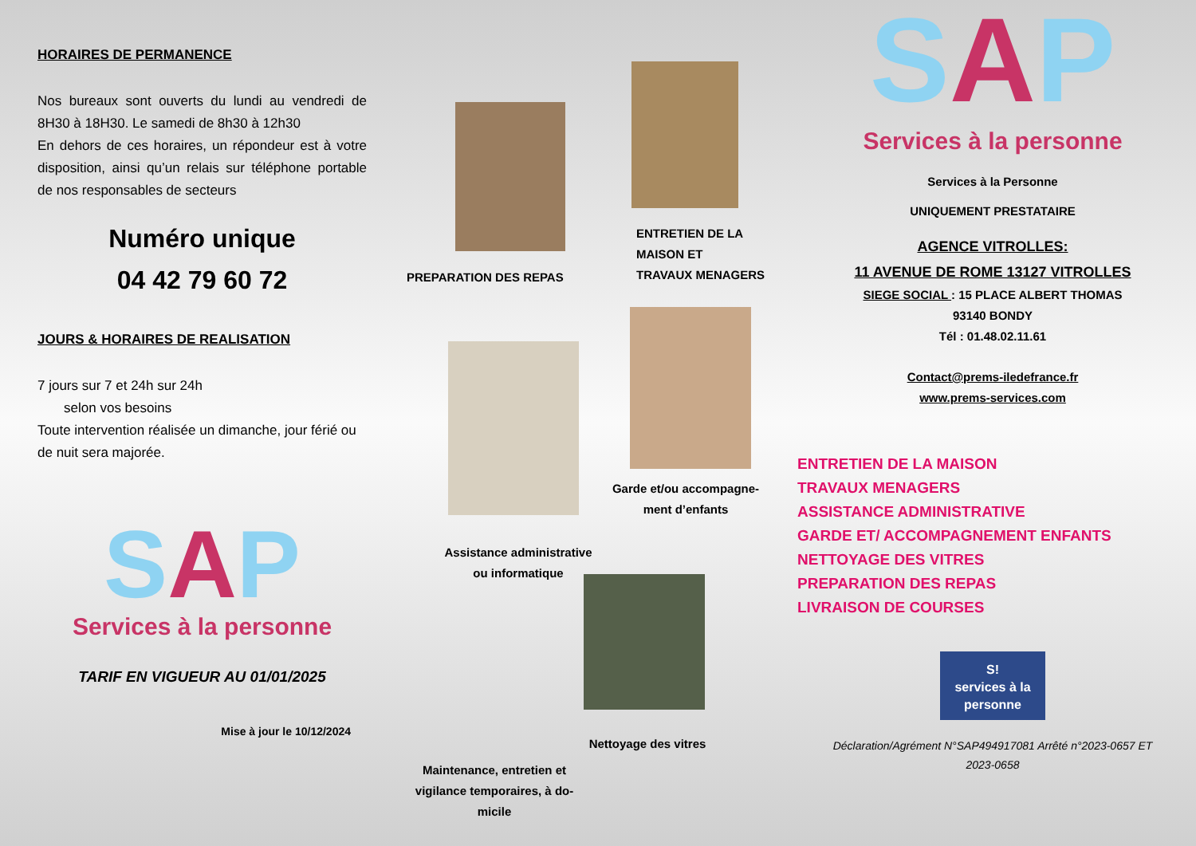HORAIRES DE PERMANENCE
Nos bureaux sont ouverts du lundi au vendredi de 8H30 à 18H30. Le samedi de 8h30 à 12h30
En dehors de ces horaires, un répondeur est à votre disposition, ainsi qu’un relais sur téléphone portable de nos responsables de secteurs
Numéro unique
04 42 79 60 72
JOURS & HORAIRES DE REALISATION
7 jours sur 7 et 24h sur 24h
selon vos besoins
Toute intervention réalisée un dimanche, jour férié ou de nuit sera majorée.
SAP
Services à la personne
TARIF EN VIGUEUR AU 01/01/2025
Mise à jour le 10/12/2024
ENTRETIEN DE LA MAISON ET
TRAVAUX MENAGERS
PREPARATION DES REPAS
Garde et/ou accompagne-ment d’enfants
Assistance administrative ou informatique
Nettoyage des vitres
Maintenance, entretien et vigilance temporaires, à do-micile
SAP
Services à la personne
Services à la Personne
UNIQUEMENT PRESTATAIRE
AGENCE VITROLLES:
11 AVENUE DE ROME 13127 VITROLLES
SIEGE SOCIAL : 15 PLACE ALBERT THOMAS
93140 BONDY
Tél : 01.48.02.11.61
Contact@prems-iledefrance.fr
www.prems-services.com
ENTRETIEN DE LA MAISON
TRAVAUX MENAGERS
ASSISTANCE ADMINISTRATIVE
GARDE ET/ ACCOMPAGNEMENT ENFANTS
NETTOYAGE DES VITRES
PREPARATION DES REPAS
LIVRAISON DE COURSES
S!
services à la personne
Déclaration/Agrément N°SAP494917081 Arrêté n°2023-0657 ET 2023-0658